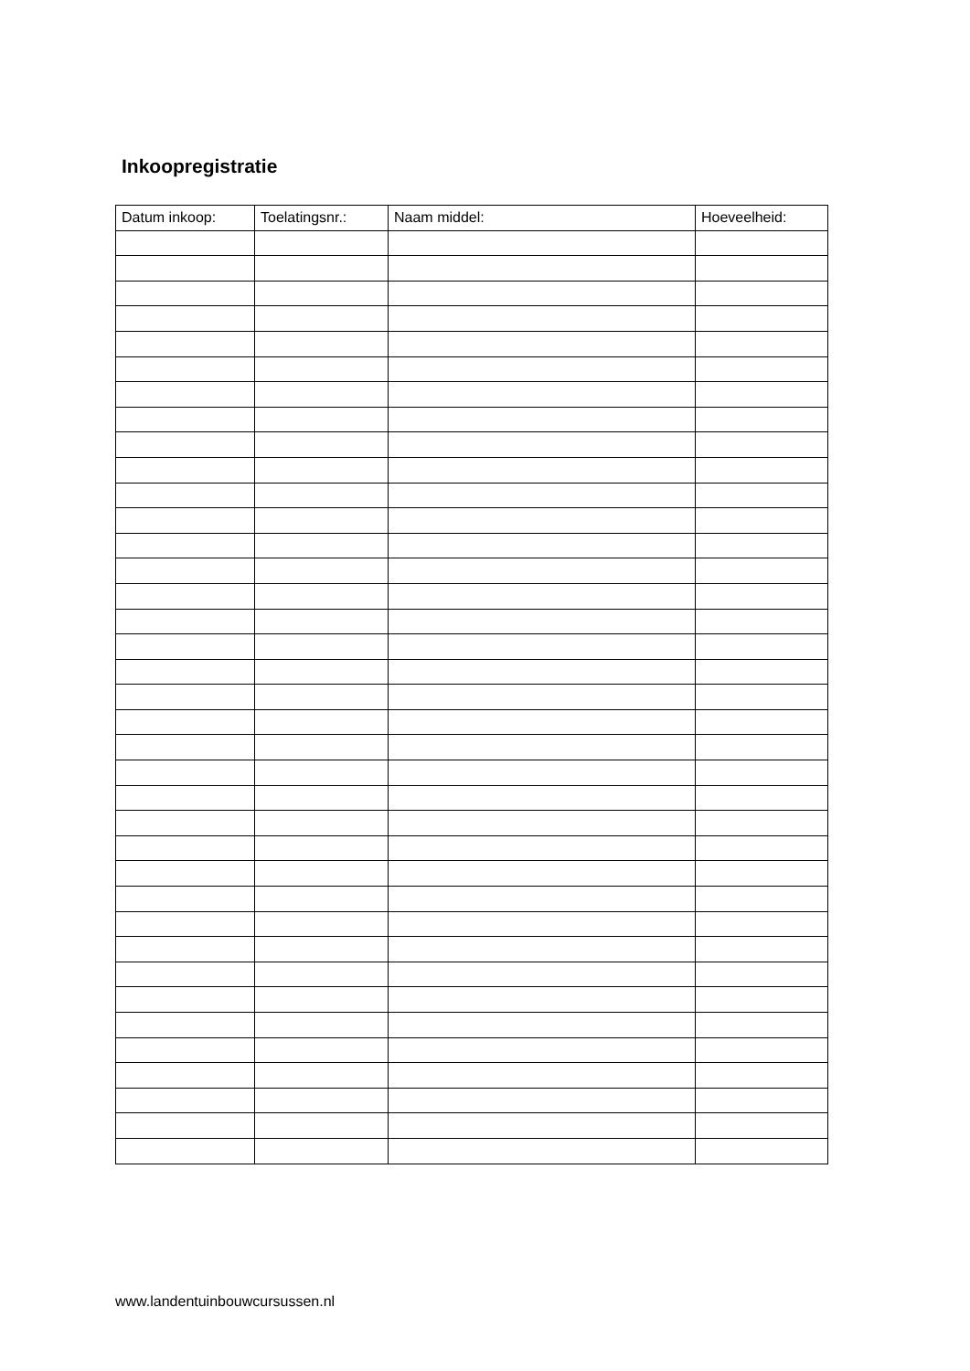Inkoopregistratie
| Datum inkoop: | Toelatingsnr.: | Naam middel: | Hoeveelheid: |
| --- | --- | --- | --- |
www.landentuinbouwcursussen.nl